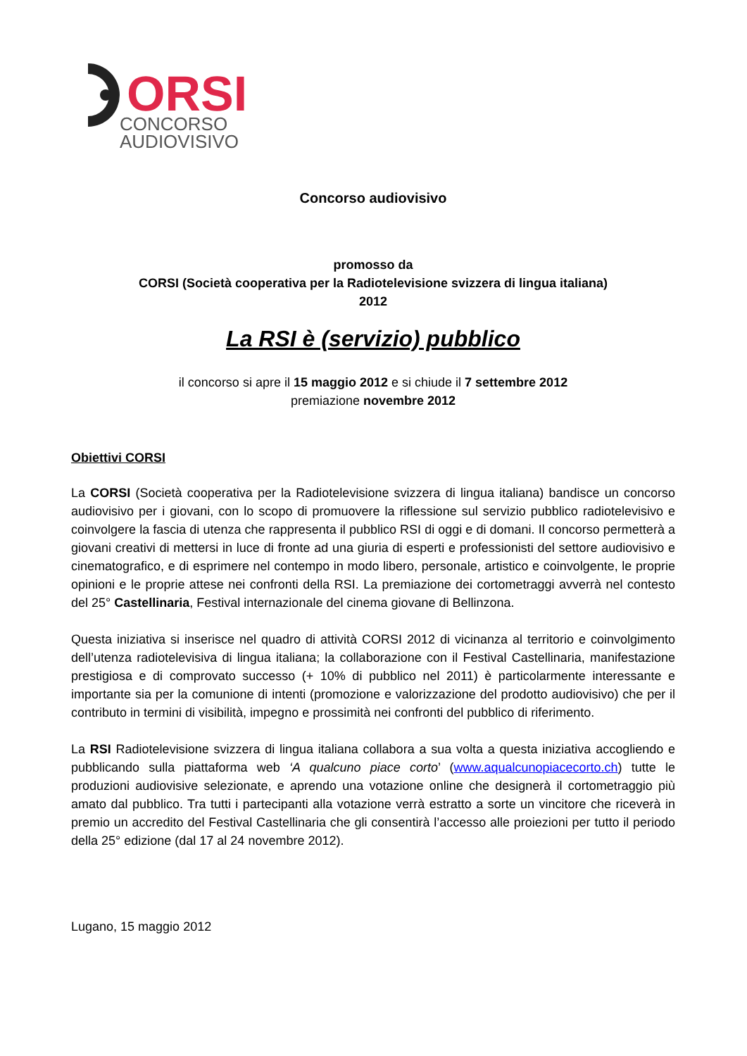ORSI
CONCORSO
AUDIOVISIVO
Concorso audiovisivo
promosso da
CORSI (Società cooperativa per la Radiotelevisione svizzera di lingua italiana)
2012
La RSI è (servizio) pubblico
il concorso si apre il 15 maggio 2012 e si chiude il 7 settembre 2012
premiazione novembre 2012
Obiettivi CORSI
La CORSI (Società cooperativa per la Radiotelevisione svizzera di lingua italiana) bandisce un concorso audiovisivo per i giovani, con lo scopo di promuovere la riflessione sul servizio pubblico radiotelevisivo e coinvolgere la fascia di utenza che rappresenta il pubblico RSI di oggi e di domani. Il concorso permetterà a giovani creativi di mettersi in luce di fronte ad una giuria di esperti e professionisti del settore audiovisivo e cinematografico, e di esprimere nel contempo in modo libero, personale, artistico e coinvolgente, le proprie opinioni e le proprie attese nei confronti della RSI. La premiazione dei cortometraggi avverrà nel contesto del 25° Castellinaria, Festival internazionale del cinema giovane di Bellinzona.
Questa iniziativa si inserisce nel quadro di attività CORSI 2012 di vicinanza al territorio e coinvolgimento dell’utenza radiotelevisiva di lingua italiana; la collaborazione con il Festival Castellinaria, manifestazione prestigiosa e di comprovato successo (+ 10% di pubblico nel 2011) è particolarmente interessante e importante sia per la comunione di intenti (promozione e valorizzazione del prodotto audiovisivo) che per il contributo in termini di visibilità, impegno e prossimità nei confronti del pubblico di riferimento.
La RSI Radiotelevisione svizzera di lingua italiana collabora a sua volta a questa iniziativa accogliendo e pubblicando sulla piattaforma web ‘A qualcuno piace corto’ (www.aqualcunopiacecorto.ch) tutte le produzioni audiovisive selezionate, e aprendo una votazione online che designerà il cortometraggio più amato dal pubblico. Tra tutti i partecipanti alla votazione verrà estratto a sorte un vincitore che riceverà in premio un accredito del Festival Castellinaria che gli consentirà l’accesso alle proiezioni per tutto il periodo della 25° edizione (dal 17 al 24 novembre 2012).
Lugano, 15 maggio 2012